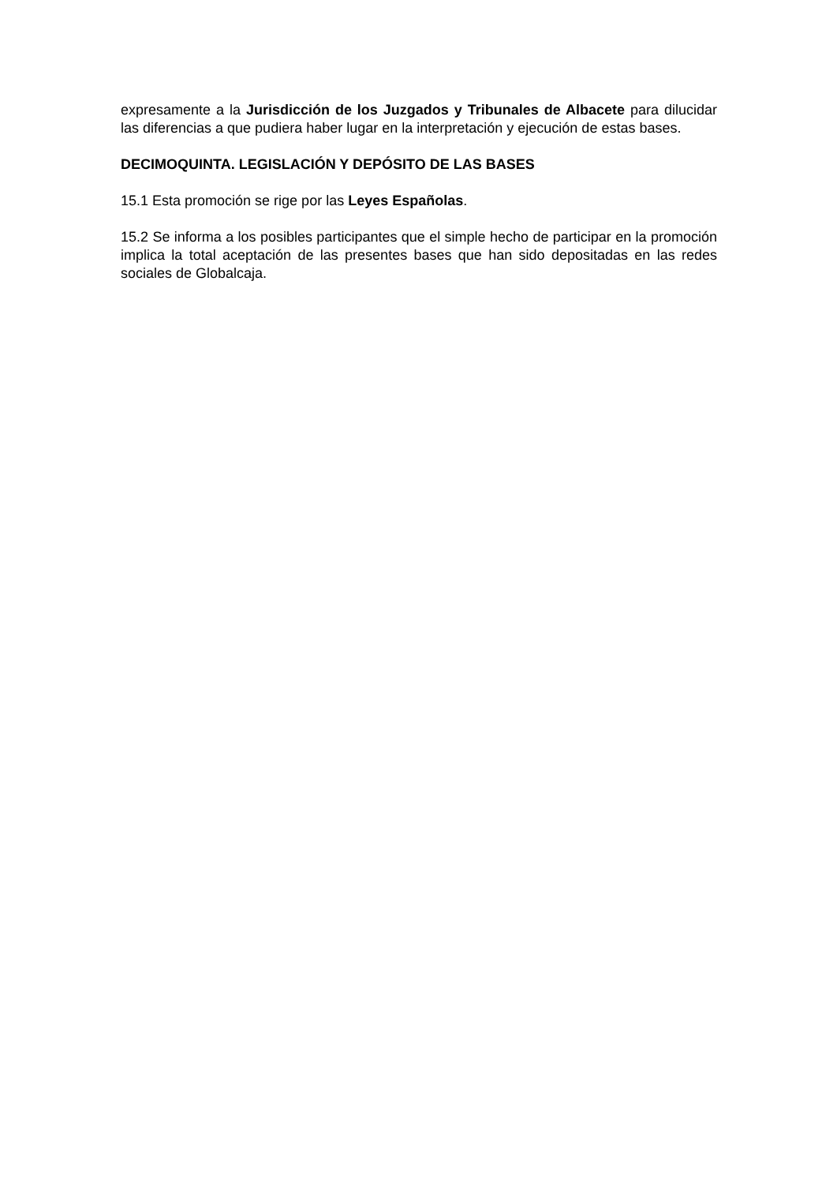expresamente a la Jurisdicción de los Juzgados y Tribunales de Albacete para dilucidar las diferencias a que pudiera haber lugar en la interpretación y ejecución de estas bases.
DECIMOQUINTA. LEGISLACIÓN Y DEPÓSITO DE LAS BASES
15.1 Esta promoción se rige por las Leyes Españolas.
15.2 Se informa a los posibles participantes que el simple hecho de participar en la promoción implica la total aceptación de las presentes bases que han sido depositadas en las redes sociales de Globalcaja.